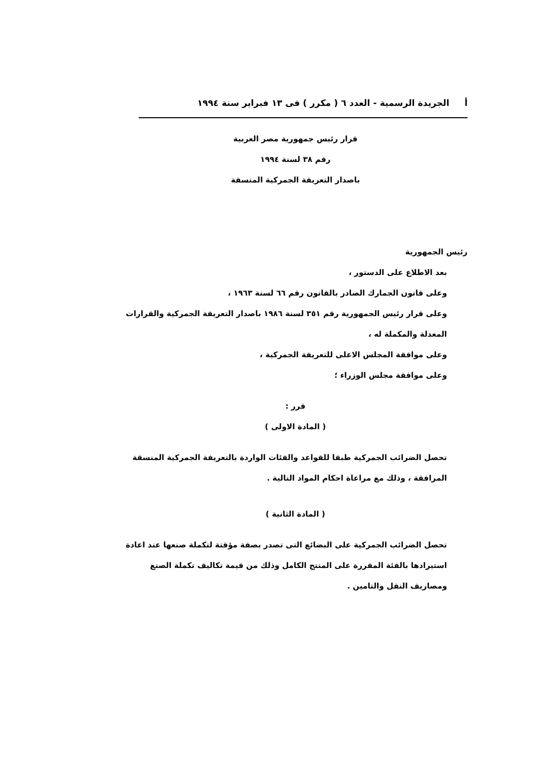أ الجريدة الرسمية - العدد ٦ ( مكرر ) فى ١٣ فبراير سنة ١٩٩٤
قرار رئيس جمهورية مصر العربية
رقم ٣٨ لسنة ١٩٩٤
باصدار التعريفة الجمركية المنسقة
رئيس الجمهورية
بعد الاطلاع على الدستور ،
وعلى قانون الجمارك الصادر بالقانون رقم ٦٦ لسنة ١٩٦٣ ،
وعلى قرار رئيس الجمهورية رقم ٣٥١ لسنة ١٩٨٦ باصدار التعريفة الجمركية والقرارات المعدلة والمكملة له ،
وعلى موافقة المجلس الاعلى للتعريفة الجمركية ،
وعلى موافقة مجلس الوزراء ؛
قرر :
( المادة الاولى )
تحصل الضرائب الجمركية طبقا للقواعد والفئات الواردة بالتعريفة الجمركية المنسقة المرافقة ، وذلك مع مراعاة احكام المواد التالية .
( المادة الثانية )
تحصل الضرائب الجمركية على البضائع التى تصدر بصفة مؤقتة لتكملة صنعها عند اعادة استيرادها بالفئة المقررة على المنتج الكامل وذلك من قيمة تكاليف تكملة الصنع ومصاريف النقل والتامين .